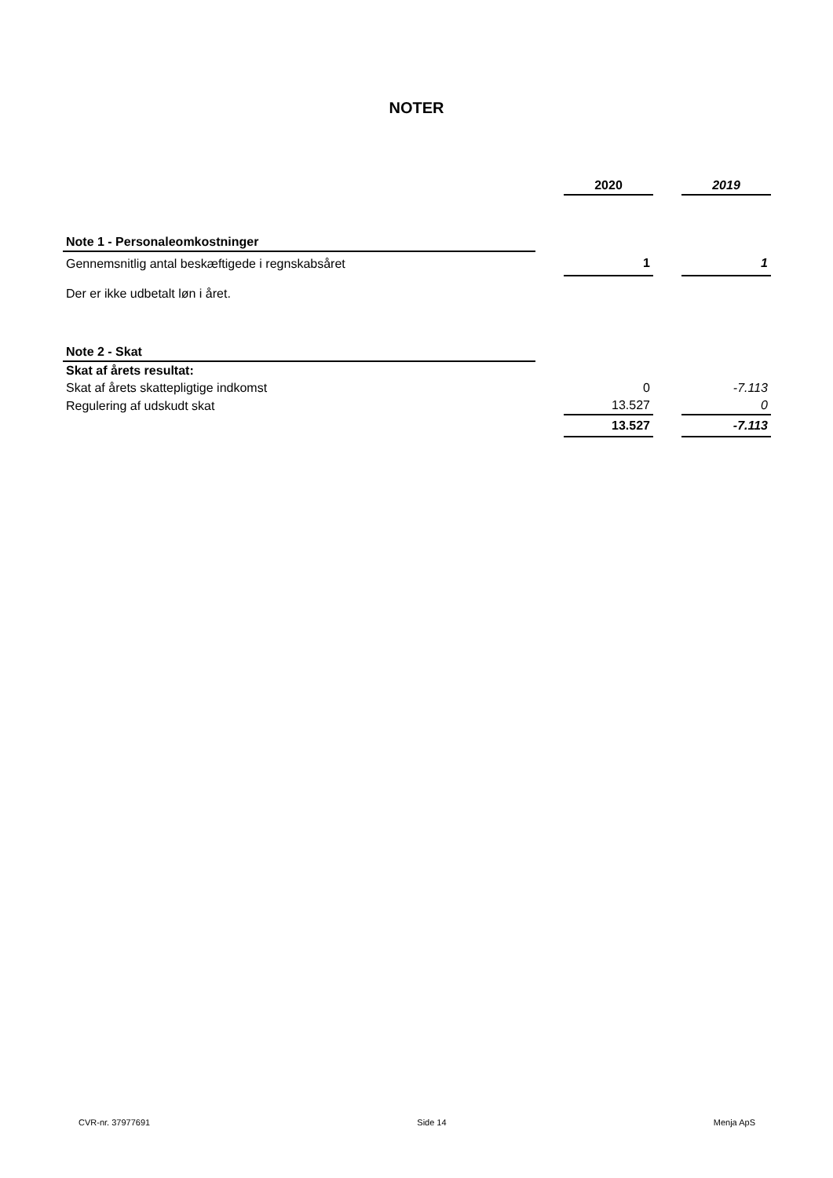NOTER
| | | 2020 | | 2019 |
| Note 1 - Personaleomkostninger | | | | |
| Gennemsnitlig antal beskæftigede i regnskabsåret | | 1 | | 1 |
| Der er ikke udbetalt løn i året. | | | | |
| Note 2 - Skat | | | | |
| Skat af årets resultat: | | | | |
| Skat af årets skattepligtige indkomst | | 0 | | -7.113 |
| Regulering af udskudt skat | | 13.527 | | 0 |
| | | 13.527 | | -7.113 |
CVR-nr. 37977691 Side 14 Menja ApS